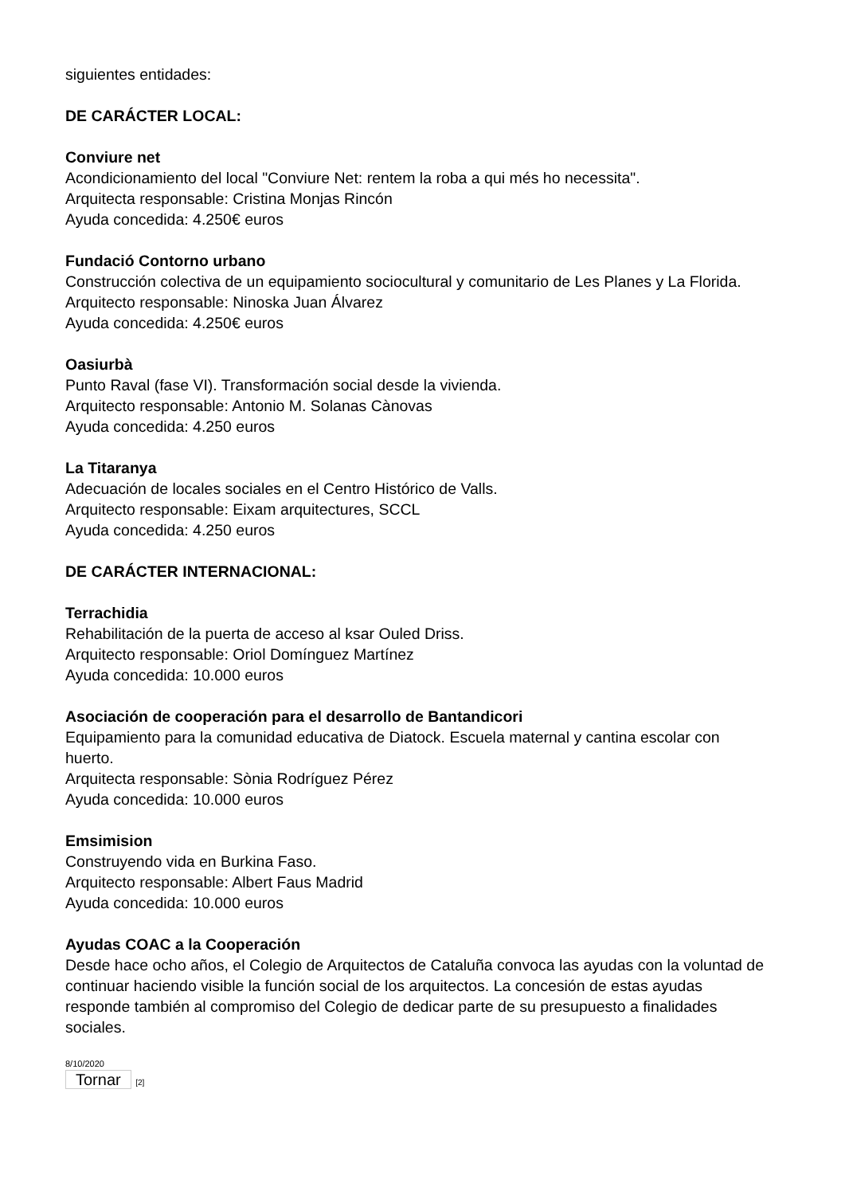siguientes entidades:
DE CARÁCTER LOCAL:
Conviure net
Acondicionamiento del local "Conviure Net: rentem la roba a qui més ho necessita".
Arquitecta responsable: Cristina Monjas Rincón
Ayuda concedida: 4.250€ euros
Fundació Contorno urbano
Construcción colectiva de un equipamiento sociocultural y comunitario de Les Planes y La Florida.
Arquitecto responsable: Ninoska Juan Álvarez
Ayuda concedida: 4.250€ euros
Oasiurbà
Punto Raval (fase VI). Transformación social desde la vivienda.
Arquitecto responsable: Antonio M. Solanas Cànovas
Ayuda concedida: 4.250 euros
La Titaranya
Adecuación de locales sociales en el Centro Histórico de Valls.
Arquitecto responsable: Eixam arquitectures, SCCL
Ayuda concedida: 4.250 euros
DE CARÁCTER INTERNACIONAL:
Terrachidia
Rehabilitación de la puerta de acceso al ksar Ouled Driss.
Arquitecto responsable: Oriol Domínguez Martínez
Ayuda concedida: 10.000 euros
Asociación de cooperación para el desarrollo de Bantandicori
Equipamiento para la comunidad educativa de Diatock. Escuela maternal y cantina escolar con huerto.
Arquitecta responsable: Sònia Rodríguez Pérez
Ayuda concedida: 10.000 euros
Emsimision
Construyendo vida en Burkina Faso.
Arquitecto responsable: Albert Faus Madrid
Ayuda concedida: 10.000 euros
Ayudas COAC a la Cooperación
Desde hace ocho años, el Colegio de Arquitectos de Cataluña convoca las ayudas con la voluntad de continuar haciendo visible la función social de los arquitectos. La concesión de estas ayudas responde también al compromiso del Colegio de dedicar parte de su presupuesto a finalidades sociales.
8/10/2020
Tornar [2]